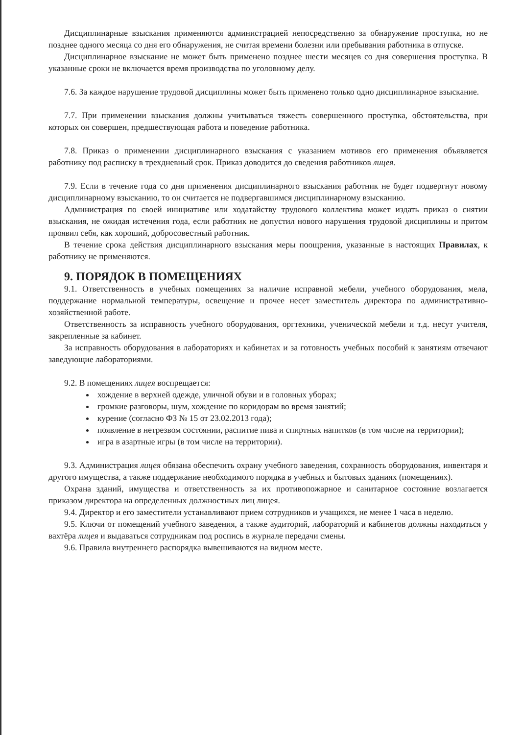Дисциплинарные взыскания применяются администрацией непосредственно за обнаружение проступка, но не позднее одного месяца со дня его обнаружения, не считая времени болезни или пребывания работника в отпуске.
Дисциплинарное взыскание не может быть применено позднее шести месяцев со дня совершения проступка. В указанные сроки не включается время производства по уголовному делу.
7.6. За каждое нарушение трудовой дисциплины может быть применено только одно дисциплинарное взыскание.
7.7. При применении взыскания должны учитываться тяжесть совершенного проступка, обстоятельства, при которых он совершен, предшествующая работа и поведение работника.
7.8. Приказ о применении дисциплинарного взыскания с указанием мотивов его применения объявляется работнику под расписку в трехдневный срок. Приказ доводится до сведения работников лицея.
7.9. Если в течение года со дня применения дисциплинарного взыскания работник не будет подвергнут новому дисциплинарному взысканию, то он считается не подвергавшимся дисциплинарному взысканию.
Администрация по своей инициативе или ходатайству трудового коллектива может издать приказ о снятии взыскания, не ожидая истечения года, если работник не допустил нового нарушения трудовой дисциплины и притом проявил себя, как хороший, добросовестный работник.
В течение срока действия дисциплинарного взыскания меры поощрения, указанные в настоящих Правилах, к работнику не применяются.
9. ПОРЯДОК В ПОМЕЩЕНИЯХ
9.1. Ответственность в учебных помещениях за наличие исправной мебели, учебного оборудования, мела, поддержание нормальной температуры, освещение и прочее несет заместитель директора по административно-хозяйственной работе.
Ответственность за исправность учебного оборудования, оргтехники, ученической мебели и т.д. несут учителя, закрепленные за кабинет.
За исправность оборудования в лабораториях и кабинетах и за готовность учебных пособий к занятиям отвечают заведующие лабораториями.
9.2. В помещениях лицея воспрещается:
хождение в верхней одежде, уличной обуви и в головных уборах;
громкие разговоры, шум, хождение по коридорам во время занятий;
курение (согласно ФЗ № 15 от 23.02.2013 года);
появление в нетрезвом состоянии, распитие пива и спиртных напитков (в том числе на территории);
игра в азартные игры (в том числе на территории).
9.3. Администрация лицея обязана обеспечить охрану учебного заведения, сохранность оборудования, инвентаря и другого имущества, а также поддержание необходимого порядка в учебных и бытовых зданиях (помещениях).
Охрана зданий, имущества и ответственность за их противопожарное и санитарное состояние возлагается приказом директора на определенных должностных лиц лицея.
9.4. Директор и его заместители устанавливают прием сотрудников и учащихся, не менее 1 часа в неделю.
9.5. Ключи от помещений учебного заведения, а также аудиторий, лабораторий и кабинетов должны находиться у вахтёра лицея и выдаваться сотрудникам под роспись в журнале передачи смены.
9.6. Правила внутреннего распорядка вывешиваются на видном месте.